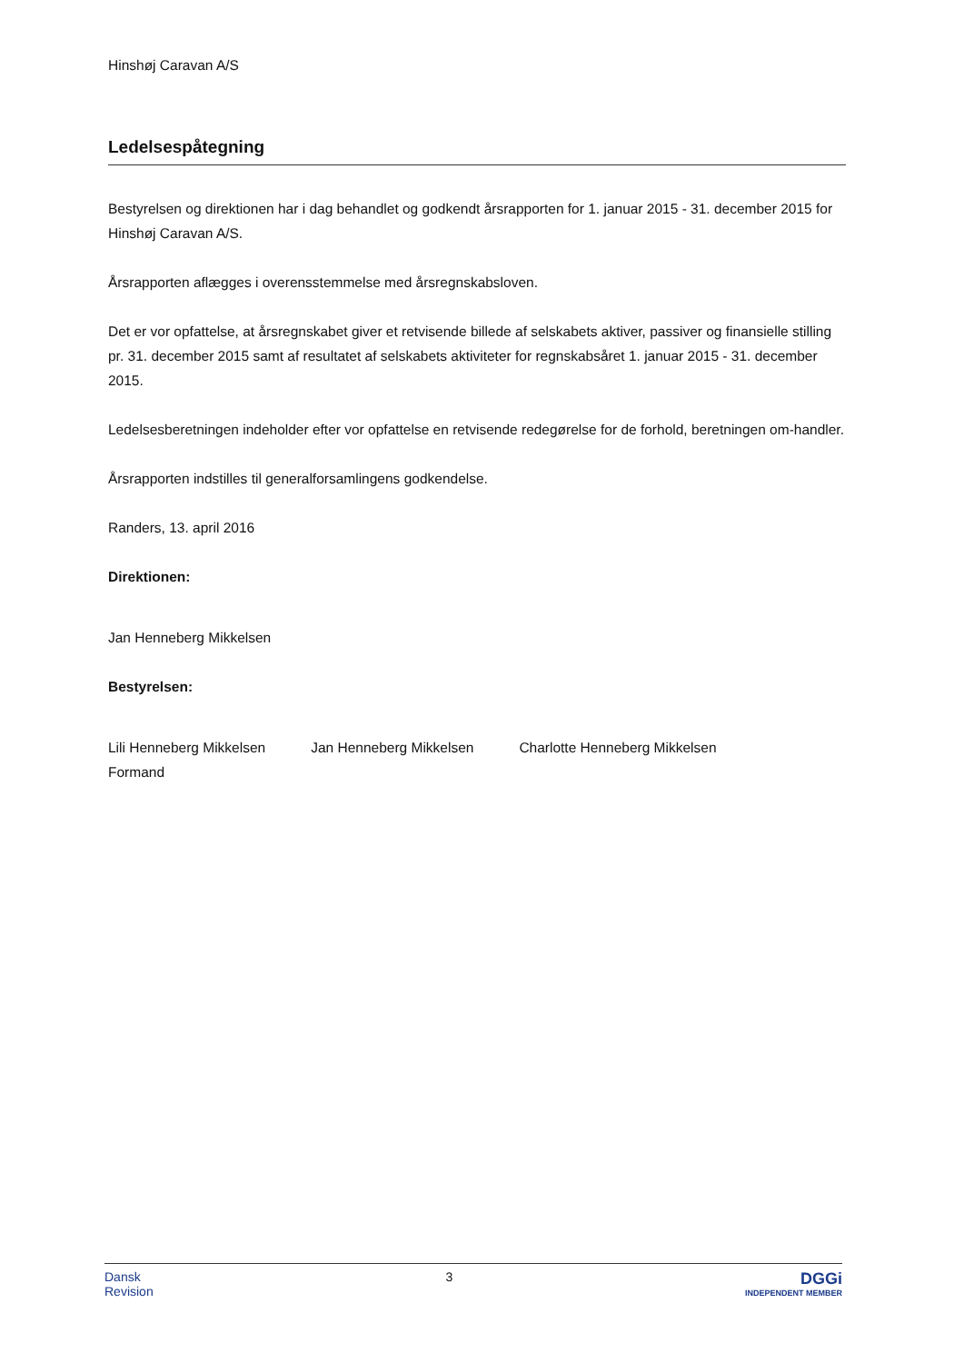Hinshøj Caravan A/S
Ledelsespåtegning
Bestyrelsen og direktionen har i dag behandlet og godkendt årsrapporten for 1. januar 2015 - 31. december 2015 for Hinshøj Caravan A/S.
Årsrapporten aflægges i overensstemmelse med årsregnskabsloven.
Det er vor opfattelse, at årsregnskabet giver et retvisende billede af selskabets aktiver, passiver og finansielle stilling pr. 31. december 2015 samt af resultatet af selskabets aktiviteter for regnskabsåret 1. januar 2015 - 31. december 2015.
Ledelsesberetningen indeholder efter vor opfattelse en retvisende redegørelse for de forhold, beretningen om-handler.
Årsrapporten indstilles til generalforsamlingens godkendelse.
Randers, 13. april 2016
Direktionen:
Jan Henneberg Mikkelsen
Bestyrelsen:
Lili Henneberg Mikkelsen
Formand
Jan Henneberg Mikkelsen Charlotte Henneberg Mikkelsen
Dansk
Revision
3
DGGi
INDEPENDENT MEMBER